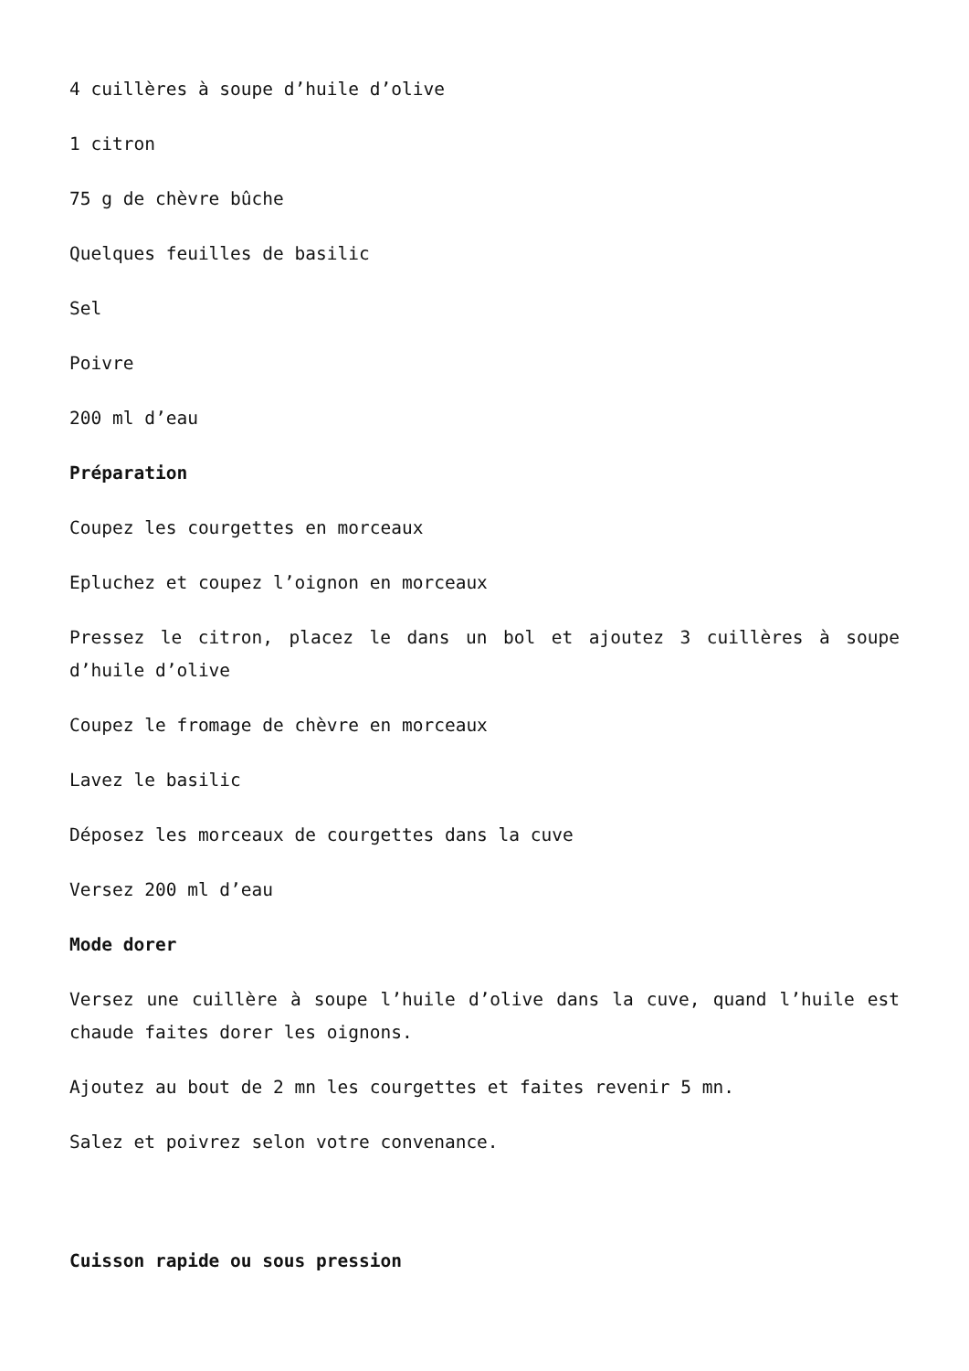4 cuillères à soupe d’huile d’olive
1 citron
75 g de chèvre bûche
Quelques feuilles de basilic
Sel
Poivre
200 ml d’eau
Préparation
Coupez les courgettes en morceaux
Epluchez et coupez l’oignon en morceaux
Pressez le citron, placez le dans un bol et ajoutez 3 cuillères à soupe d’huile d’olive
Coupez le fromage de chèvre en morceaux
Lavez le basilic
Déposez les morceaux de courgettes dans la cuve
Versez 200 ml d’eau
Mode dorer
Versez une cuillère à soupe l’huile d’olive dans la cuve, quand l’huile est chaude faites dorer les oignons.
Ajoutez au bout de 2 mn les courgettes et faites revenir 5 mn.
Salez et poivrez selon votre convenance.
Cuisson rapide ou sous pression